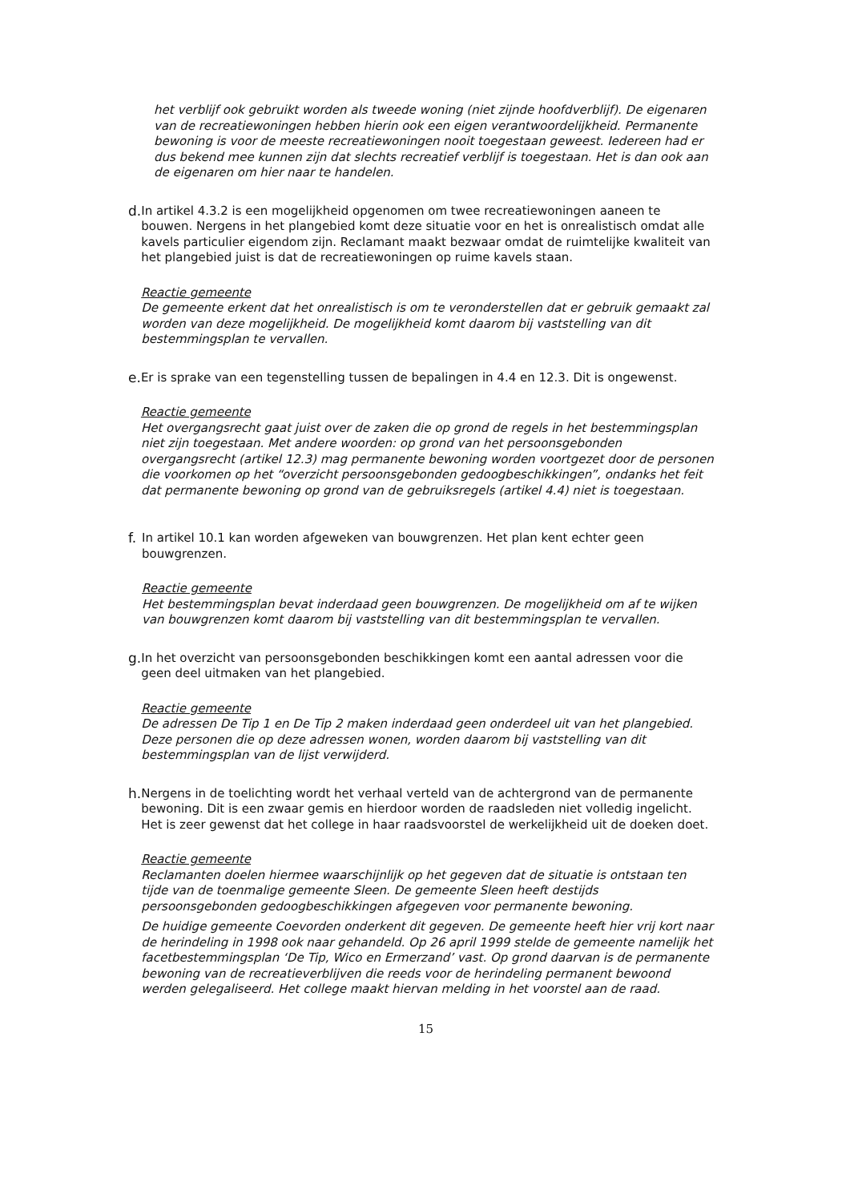het verblijf ook gebruikt worden als tweede woning (niet zijnde hoofdverblijf). De eigenaren van de recreatiewoningen hebben hierin ook een eigen verantwoordelijkheid. Permanente bewoning is voor de meeste recreatiewoningen nooit toegestaan geweest. Iedereen had er dus bekend mee kunnen zijn dat slechts recreatief verblijf is toegestaan. Het is dan ook aan de eigenaren om hier naar te handelen.
d. In artikel 4.3.2 is een mogelijkheid opgenomen om twee recreatiewoningen aaneen te bouwen. Nergens in het plangebied komt deze situatie voor en het is onrealistisch omdat alle kavels particulier eigendom zijn. Reclamant maakt bezwaar omdat de ruimtelijke kwaliteit van het plangebied juist is dat de recreatiewoningen op ruime kavels staan.
Reactie gemeente
De gemeente erkent dat het onrealistisch is om te veronderstellen dat er gebruik gemaakt zal worden van deze mogelijkheid. De mogelijkheid komt daarom bij vaststelling van dit bestemmingsplan te vervallen.
e. Er is sprake van een tegenstelling tussen de bepalingen in 4.4 en 12.3. Dit is ongewenst.
Reactie gemeente
Het overgangsrecht gaat juist over de zaken die op grond de regels in het bestemmingsplan niet zijn toegestaan. Met andere woorden: op grond van het persoonsgebonden overgangsrecht (artikel 12.3) mag permanente bewoning worden voortgezet door de personen die voorkomen op het “overzicht persoonsgebonden gedoogbeschikkingen”, ondanks het feit dat permanente bewoning op grond van de gebruiksregels (artikel 4.4) niet is toegestaan.
f. In artikel 10.1 kan worden afgeweken van bouwgrenzen. Het plan kent echter geen bouwgrenzen.
Reactie gemeente
Het bestemmingsplan bevat inderdaad geen bouwgrenzen. De mogelijkheid om af te wijken van bouwgrenzen komt daarom bij vaststelling van dit bestemmingsplan te vervallen.
g. In het overzicht van persoonsgebonden beschikkingen komt een aantal adressen voor die geen deel uitmaken van het plangebied.
Reactie gemeente
De adressen De Tip 1 en De Tip 2 maken inderdaad geen onderdeel uit van het plangebied. Deze personen die op deze adressen wonen, worden daarom bij vaststelling van dit bestemmingsplan van de lijst verwijderd.
h. Nergens in de toelichting wordt het verhaal verteld van de achtergrond van de permanente bewoning. Dit is een zwaar gemis en hierdoor worden de raadsleden niet volledig ingelicht. Het is zeer gewenst dat het college in haar raadsvoorstel de werkelijkheid uit de doeken doet.
Reactie gemeente
Reclamanten doelen hiermee waarschijnlijk op het gegeven dat de situatie is ontstaan ten tijde van de toenmalige gemeente Sleen. De gemeente Sleen heeft destijds persoonsgebonden gedoogbeschikkingen afgegeven voor permanente bewoning.
De huidige gemeente Coevorden onderkent dit gegeven. De gemeente heeft hier vrij kort naar de herindeling in 1998 ook naar gehandeld. Op 26 april 1999 stelde de gemeente namelijk het facetbestemmingsplan ‘De Tip, Wico en Ermerzand’ vast. Op grond daarvan is de permanente bewoning van de recreatieverblijven die reeds voor de herindeling permanent bewoond werden gelegaliseerd. Het college maakt hiervan melding in het voorstel aan de raad.
15